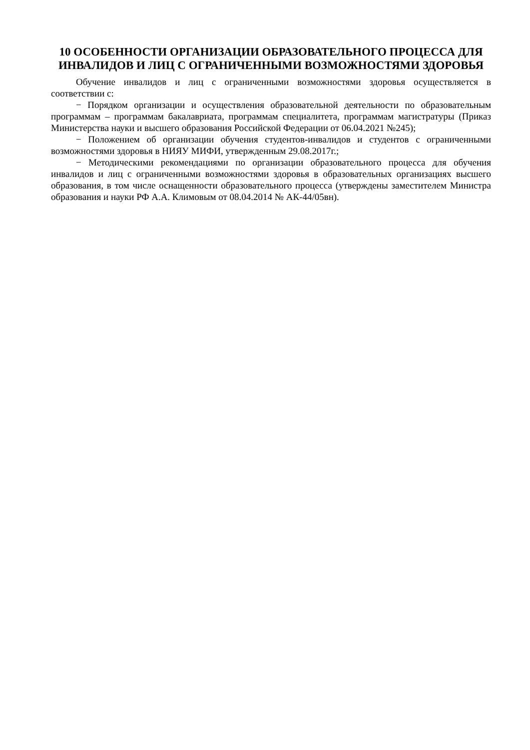10 ОСОБЕННОСТИ ОРГАНИЗАЦИИ ОБРАЗОВАТЕЛЬНОГО ПРОЦЕССА ДЛЯ ИНВАЛИДОВ И ЛИЦ С ОГРАНИЧЕННЫМИ ВОЗМОЖНОСТЯМИ ЗДОРОВЬЯ
Обучение инвалидов и лиц с ограниченными возможностями здоровья осуществляется в соответствии с:
− Порядком организации и осуществления образовательной деятельности по образовательным программам – программам бакалавриата, программам специалитета, программам магистратуры (Приказ Министерства науки и высшего образования Российской Федерации от 06.04.2021 №245);
− Положением об организации обучения студентов-инвалидов и студентов с ограниченными возможностями здоровья в НИЯУ МИФИ, утвержденным 29.08.2017г.;
− Методическими рекомендациями по организации образовательного процесса для обучения инвалидов и лиц с ограниченными возможностями здоровья в образовательных организациях высшего образования, в том числе оснащенности образовательного процесса (утверждены заместителем Министра образования и науки РФ А.А. Климовым от 08.04.2014 № АК-44/05вн).